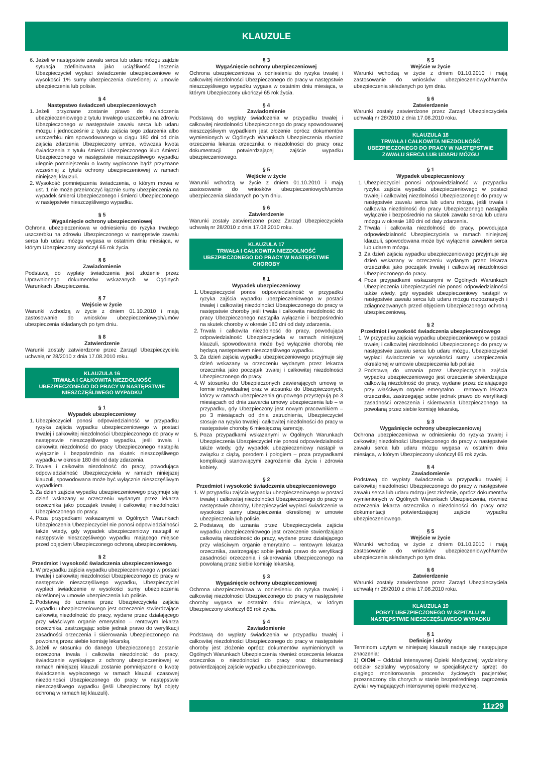KLAUZULE
6. Jeżeli w następstwie zawału serca lub udaru mózgu zajdzie sytuacja zdefiniowana jako uciążliwość leczenia Ubezpieczyciel wypłaci świadczenie ubezpieczeniowe w wysokości 1% sumy ubezpieczenia określonej w umowie ubezpieczenia lub polisie.
§ 4
Następstwo świadczeń ubezpieczeniowych
1. Jeżeli przyznane zostanie prawo do świadczenia ubezpieczeniowego z tytułu trwałego uszczerbku na zdrowiu Ubezpieczonego w następstwie zawału serca lub udaru mózgu i jednocześnie z tytułu zajścia tego zdarzenia albo uszczerbku nim spowodowanego w ciągu 180 dni od dnia zajścia zdarzenia Ubezpieczony umrze, wówczas kwota świadczenia z tytułu śmierci Ubezpieczonego i/lub śmierci Ubezpieczonego w następstwie nieszczęśliwego wypadku ulegnie pomniejszeniu o kwoty wypłacone bądź przyznane wcześniej z tytułu ochrony ubezpieczeniowej w ramach niniejszej klauzuli.
2. Wysokość pomniejszenia świadczenia, o którym mowa w ust. 1 nie może przekroczyć łącznie sumy ubezpieczenia na wypadek śmierci Ubezpieczonego i śmierci Ubezpieczonego w następstwie nieszczęśliwego wypadku.
§ 5
Wygaśnięcie ochrony ubezpieczeniowej
Ochrona ubezpieczeniowa w odniesieniu do ryzyka trwałego uszczerbku na zdrowiu Ubezpieczonego w następstwie zawału serca lub udaru mózgu wygasa w ostatnim dniu miesiąca, w którym Ubezpieczony ukończył 65 rok życia.
§ 6
Zawiadomienie
Podstawą do wypłaty świadczenia jest złożenie przez Uprawnionego dokumentów wskazanych w Ogólnych Warunkach Ubezpieczenia.
§ 7
Wejście w życie
Warunki wchodzą w życie z dniem 01.10.2010 i mają zastosowanie do wniosków ubezpieczeniowych/umów ubezpieczenia składanych po tym dniu.
§ 8
Zatwierdzenie
Warunki zostały zatwierdzone przez Zarząd Ubezpieczyciela uchwałą nr 28/2010 z dnia 17.08.2010 roku.
KLAUZULA 16
TRWAŁA I CAŁKOWITA NIEZDOLNOŚĆ UBEZPIECZONEGO DO PRACY W NASTĘPSTWIE NIESZCZĘŚLIWEGO WYPADKU
§ 1
Wypadek ubezpieczeniowy
1. Ubezpieczyciel ponosi odpowiedzialność w przypadku ryzyka zajścia wypadku ubezpieczeniowego w postaci trwałej i całkowitej niezdolności Ubezpieczonego do pracy w następstwie nieszczęśliwego wypadku, jeśli trwała i całkowita niezdolność do pracy Ubezpieczonego nastąpiła wyłącznie i bezpośrednio na skutek nieszczęśliwego wypadku w okresie 180 dni od daty zdarzenia.
2. Trwała i całkowita niezdolność do pracy, powodująca odpowiedzialność Ubezpieczyciela w ramach niniejszej klauzuli, spowodowana może być wyłącznie nieszczęśliwym wypadkiem.
3. Za dzień zajścia wypadku ubezpieczeniowego przyjmuje się dzień wskazany w orzeczeniu wydanym przez lekarza orzecznika jako początek trwałej i całkowitej niezdolności Ubezpieczonego do pracy.
4. Poza przypadkami wskazanymi w Ogólnych Warunkach Ubezpieczenia Ubezpieczyciel nie ponosi odpowiedzialności także wtedy, gdy wypadek ubezpieczeniowy nastąpił w następstwie nieszczęśliwego wypadku mającego miejsce przed objęciem Ubezpieczonego ochroną ubezpieczeniową.
§ 2
Przedmiot i wysokość świadczenia ubezpieczeniowego
1. W przypadku zajścia wypadku ubezpieczeniowego w postaci trwałej i całkowitej niezdolności Ubezpieczonego do pracy w następstwie nieszczęśliwego wypadku, Ubezpieczyciel wypłaci świadczenie w wysokości sumy ubezpieczenia określonej w umowie ubezpieczenia lub polisie.
2. Podstawą do uznania przez Ubezpieczyciela zajścia wypadku ubezpieczeniowego jest orzeczenie stwierdzające całkowitą niezdolność do pracy, wydane przez działającego przy właściwym organie emerytalno – rentowym lekarza orzecznika, zastrzegając sobie jednak prawo do weryfikacji zasadności orzeczenia i skierowania Ubezpieczonego na powołaną przez siebie komisję lekarską.
3. Jeżeli w stosunku do danego Ubezpieczonego zostanie orzeczona trwała i całkowita niezdolność do pracy, świadczenie wynikające z ochrony ubezpieczeniowej w ramach niniejszej klauzuli zostanie pomniejszone o kwotę świadczenia wypłaconego w ramach klauzuli czasowej niezdolności Ubezpieczonego do pracy w następstwie nieszczęśliwego wypadku (jeśli Ubezpieczony był objęty ochroną w ramach tej klauzuli).
§ 3
Wygaśnięcie ochrony ubezpieczeniowej
Ochrona ubezpieczeniowa w odniesieniu do ryzyka trwałej i całkowitej niezdolności Ubezpieczonego do pracy w następstwie nieszczęśliwego wypadku wygasa w ostatnim dniu miesiąca, w którym Ubezpieczony ukończył 65 rok życia.
§ 4
Zawiadomienie
Podstawą do wypłaty świadczenia w przypadku trwałej i całkowitej niezdolności Ubezpieczonego do pracy spowodowanej nieszczęśliwym wypadkiem jest złożenie oprócz dokumentów wymienionych w Ogólnych Warunkach Ubezpieczenia również orzeczenia lekarza orzecznika o niezdolności do pracy oraz dokumentacji potwierdzającej zajście wypadku ubezpieczeniowego.
§ 5
Wejście w życie
Warunki wchodzą w życie z dniem 01.10.2010 i mają zastosowanie do wniosków ubezpieczeniowych/umów ubezpieczenia składanych po tym dniu.
§ 6
Zatwierdzenie
Warunki zostały zatwierdzone przez Zarząd Ubezpieczyciela uchwałą nr 28/2010 z dnia 17.08.2010 roku.
KLAUZULA 17
TRWAŁA I CAŁKOWITA NIEZDOLNOŚĆ UBEZPIECZONEGO DO PRACY W NASTĘPSTWIE CHOROBY
§ 1
Wypadek ubezpieczeniowy
1. Ubezpieczyciel ponosi odpowiedzialność w przypadku ryzyka zajścia wypadku ubezpieczeniowego w postaci trwałej i całkowitej niezdolności Ubezpieczonego do pracy w następstwie choroby jeśli trwała i całkowita niezdolność do pracy Ubezpieczonego nastąpiła wyłącznie i bezpośrednio na skutek choroby w okresie 180 dni od daty zdarzenia.
2. Trwała i całkowita niezdolność do pracy, powodująca odpowiedzialność Ubezpieczyciela w ramach niniejszej klauzuli, spowodowana może być wyłącznie chorobą nie będącą następstwem nieszczęśliwego wypadku.
3. Za dzień zajścia wypadku ubezpieczeniowego przyjmuje się dzień wskazany w orzeczeniu wydanym przez lekarza orzecznika jako początek trwałej i całkowitej niezdolności Ubezpieczonego do pracy.
4. W stosunku do Ubezpieczonych zawierających umowę w formie indywidualnej oraz w stosunku do Ubezpieczonych, którzy w ramach ubezpieczenia grupowego przystępują po 3 miesiącach od dnia zawarcia umowy ubezpieczenia lub – w przypadku, gdy Ubezpieczony jest nowym pracownikiem – po 3 miesiącach od dnia zatrudnienia, Ubezpieczyciel stosuje na ryzyko trwałej i całkowitej niezdolności do pracy w następstwie choroby 6 miesięczną karencję.
5. Poza przypadkami wskazanymi w Ogólnych Warunkach Ubezpieczenia Ubezpieczyciel nie ponosi odpowiedzialności także wtedy, gdy wypadek ubezpieczeniowy nastąpił w związku z ciążą, porodem i połogiem – poza przypadkami komplikacji stanowiącymi zagrożenie dla życia i zdrowia kobiety.
§ 2
Przedmiot i wysokość świadczenia ubezpieczeniowego
1. W przypadku zajścia wypadku ubezpieczeniowego w postaci trwałej i całkowitej niezdolności Ubezpieczonego do pracy w następstwie choroby, Ubezpieczyciel wypłaci świadczenie w wysokości sumy ubezpieczenia określonej w umowie ubezpieczenia lub polisie.
2. Podstawą do uznania przez Ubezpieczyciela zajścia wypadku ubezpieczeniowego jest orzeczenie stwierdzające całkowitą niezdolność do pracy, wydane przez działającego przy właściwym organie emerytalno – rentowym lekarza orzecznika, zastrzegając sobie jednak prawo do weryfikacji zasadności orzeczenia i skierowania Ubezpieczonego na powołaną przez siebie komisję lekarską.
§ 3
Wygaśnięcie ochrony ubezpieczeniowej
Ochrona ubezpieczeniowa w odniesieniu do ryzyka trwałej i całkowitej niezdolności Ubezpieczonego do pracy w następstwie choroby wygasa w ostatnim dniu miesiąca, w którym Ubezpieczony ukończył 65 rok życia.
§ 4
Zawiadomienie
Podstawą do wypłaty świadczenia w przypadku trwałej i całkowitej niezdolności Ubezpieczonego do pracy w następstwie choroby jest złożenie oprócz dokumentów wymienionych w Ogólnych Warunkach Ubezpieczenia również orzeczenia lekarza orzecznika o niezdolności do pracy oraz dokumentacji potwierdzającej zajście wypadku ubezpieczeniowego.
§ 5
Wejście w życie
Warunki wchodzą w życie z dniem 01.10.2010 i mają zastosowanie do wniosków ubezpieczeniowych/umów ubezpieczenia składanych po tym dniu.
§ 6
Zatwierdzenie
Warunki zostały zatwierdzone przez Zarząd Ubezpieczyciela uchwałą nr 28/2010 z dnia 17.08.2010 roku.
KLAUZULA 18
TRWAŁA I CAŁKOWITA NIEZDOLNOŚĆ UBEZPIECZONEGO DO PRACY W NASTĘPSTWIE ZAWAŁU SERCA LUB UDARU MÓZGU
§ 1
Wypadek ubezpieczeniowy
1. Ubezpieczyciel ponosi odpowiedzialność w przypadku ryzyka zajścia wypadku ubezpieczeniowego w postaci trwałej i całkowitej niezdolności Ubezpieczonego do pracy w następstwie zawału serca lub udaru mózgu, jeśli trwała i całkowita niezdolność do pracy Ubezpieczonego nastąpiła wyłącznie i bezpośrednio na skutek zawału serca lub udaru mózgu w okresie 180 dni od daty zdarzenia.
2. Trwała i całkowita niezdolność do pracy, powodująca odpowiedzialność Ubezpieczyciela w ramach niniejszej klauzuli, spowodowana może być wyłącznie zawałem serca lub udarem mózgu.
3. Za dzień zajścia wypadku ubezpieczeniowego przyjmuje się dzień wskazany w orzeczeniu wydanym przez lekarza orzecznika jako początek trwałej i całkowitej niezdolności Ubezpieczonego do pracy.
4. Poza przypadkami wskazanymi w Ogólnych Warunkach Ubezpieczenia Ubezpieczyciel nie ponosi odpowiedzialności także wtedy, gdy wypadek ubezpieczeniowy nastąpił w następstwie zawału serca lub udaru mózgu rozpoznanych i zdiagnozowanych przed objęciem Ubezpieczonego ochroną ubezpieczeniową.
§ 2
Przedmiot i wysokość świadczenia ubezpieczeniowego
1. W przypadku zajścia wypadku ubezpieczeniowego w postaci trwałej i całkowitej niezdolności Ubezpieczonego do pracy w następstwie zawału serca lub udaru mózgu, Ubezpieczyciel wypłaci świadczenie w wysokości sumy ubezpieczenia określonej w umowie ubezpieczenia lub polisie.
2. Podstawą do uznania przez Ubezpieczyciela zajścia wypadku ubezpieczeniowego jest orzeczenie stwierdzające całkowitą niezdolność do pracy, wydane przez działającego przy właściwym organie emerytalno – rentowym lekarza orzecznika, zastrzegając sobie jednak prawo do weryfikacji zasadności orzeczenia i skierowania Ubezpieczonego na powołaną przez siebie komisję lekarską.
§ 3
Wygaśnięcie ochrony ubezpieczeniowej
Ochrona ubezpieczeniowa w odniesieniu do ryzyka trwałej i całkowitej niezdolności Ubezpieczonego do pracy w następstwie zawału serca lub udaru mózgu wygasa w ostatnim dniu miesiąca, w którym Ubezpieczony ukończył 65 rok życia.
§ 4
Zawiadomienie
Podstawą do wypłaty świadczenia w przypadku trwałej i całkowitej niezdolności Ubezpieczonego do pracy w następstwie zawału serca lub udaru mózgu jest złożenie, oprócz dokumentów wymienionych w Ogólnych Warunkach Ubezpieczenia, również orzeczenia lekarza orzecznika o niezdolności do pracy oraz dokumentacji potwierdzającej zajście wypadku ubezpieczeniowego.
§ 5
Wejście w życie
Warunki wchodzą w życie z dniem 01.10.2010 i mają zastosowanie do wniosków ubezpieczeniowych/umów ubezpieczenia składanych po tym dniu.
§ 6
Zatwierdzenie
Warunki zostały zatwierdzone przez Zarząd Ubezpieczyciela uchwałą nr 28/2010 z dnia 17.08.2010 roku.
KLAUZULA 19
POBYT UBEZPIECZONEGO W SZPITALU W NASTĘPSTWIE NIESZCZĘŚLIWEGO WYPADKU
§ 1
Definicje i skróty
Terminom użytym w niniejszej klauzuli nadaje się następujące znaczenia:
1) OIOM – Oddział Intensywnej Opieki Medycznej; wydzielony oddział szpitalny wyposażony w specjalistyczny sprzęt do ciągłego monitorowania procesów życiowych pacjentów; przeznaczony dla chorych w stanie bezpośredniego zagrożenia życia i wymagających intensywnej opieki medycznej.
11z29